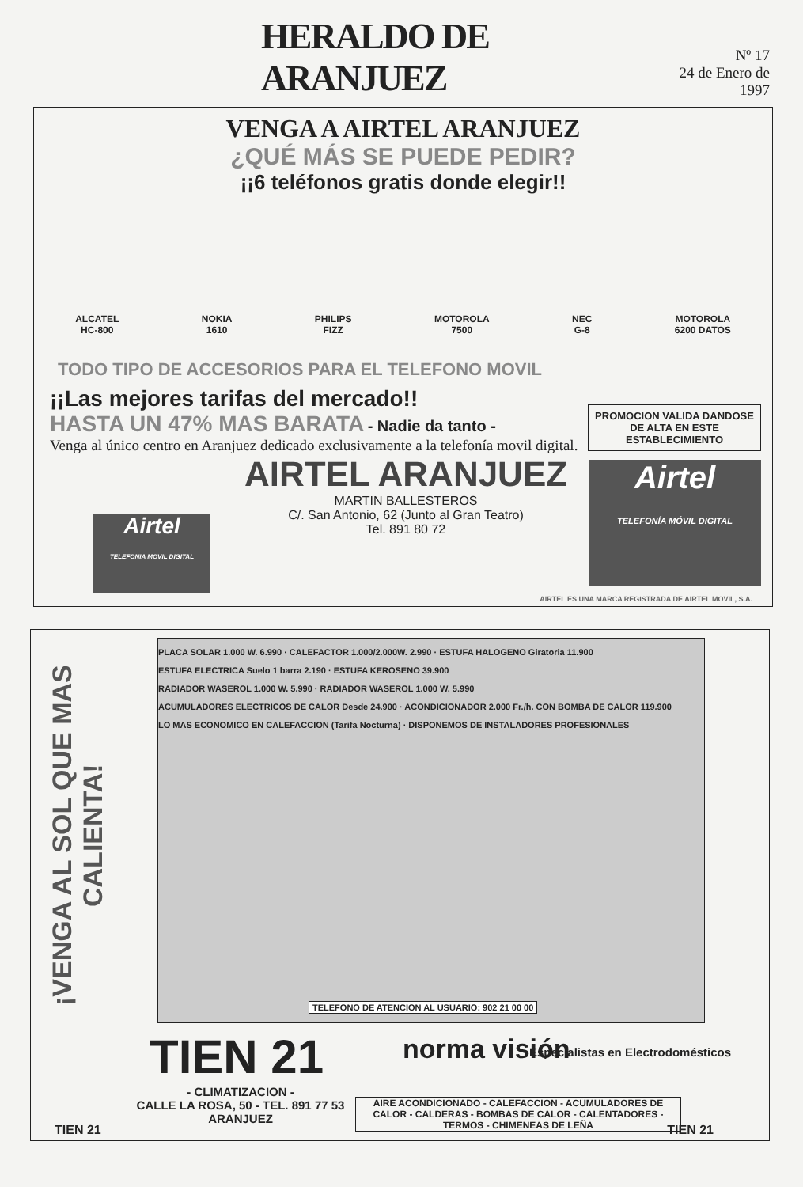HERALDO DE ARANJUEZ
Nº 17
24 de Enero de 1997
VENGA A AIRTEL ARANJUEZ
¿QUÉ MÁS SE PUEDE PEDIR?
¡¡6 teléfonos gratis donde elegir!!
ALCATEL
HC-800 NOKIA
1610 PHILIPS
FIZZ MOTOROLA
7500 NEC
G-8 MOTOROLA
6200 DATOS
TODO TIPO DE ACCESORIOS PARA EL TELEFONO MOVIL
¡¡Las mejores tarifas del mercado!!
HASTA UN 47% MAS BARATA - Nadie da tanto -
Venga al único centro en Aranjuez dedicado exclusivamente a la telefonía movil digital.
AIRTEL ARANJUEZ
MARTIN BALLESTEROS
C/. San Antonio, 62 (Junto al Gran Teatro)
Tel. 891 80 72
PROMOCION VALIDA DANDOSE DE ALTA EN ESTE ESTABLECIMIENTO
Airtel
TELEFONIA MOVIL DIGITAL
Airtel
TELEFONÍA MÓVIL DIGITAL
AIRTEL ES UNA MARCA REGISTRADA DE AIRTEL MOVIL, S.A.
¡VENGA AL SOL QUE MAS CALIENTA!
PLACA SOLAR 1.000 W. 6.990 · CALEFACTOR 1.000/2.000W. 2.990 · ESTUFA HALOGENO Giratoria 11.900
ESTUFA ELECTRICA Suelo 1 barra 2.190 · ESTUFA KEROSENO 39.900
RADIADOR WASEROL 1.000 W. 5.990 · RADIADOR WASEROL 1.000 W. 5.990
ACUMULADORES ELECTRICOS DE CALOR Desde 24.900 · ACONDICIONADOR 2.000 Fr./h. CON BOMBA DE CALOR 119.900
LO MAS ECONOMICO EN CALEFACCION (Tarifa Nocturna) · DISPONEMOS DE INSTALADORES PROFESIONALES
TELEFONO DE ATENCION AL USUARIO: 902 21 00 00
TIEN 21 norma visión
Especialistas en Electrodomésticos
- CLIMATIZACION -
CALLE LA ROSA, 50 - TEL. 891 77 53
ARANJUEZ
AIRE ACONDICIONADO - CALEFACCION - ACUMULADORES DE CALOR - CALDERAS - BOMBAS DE CALOR - CALENTADORES - TERMOS - CHIMENEAS DE LEÑA
TIEN 21 TIEN 21